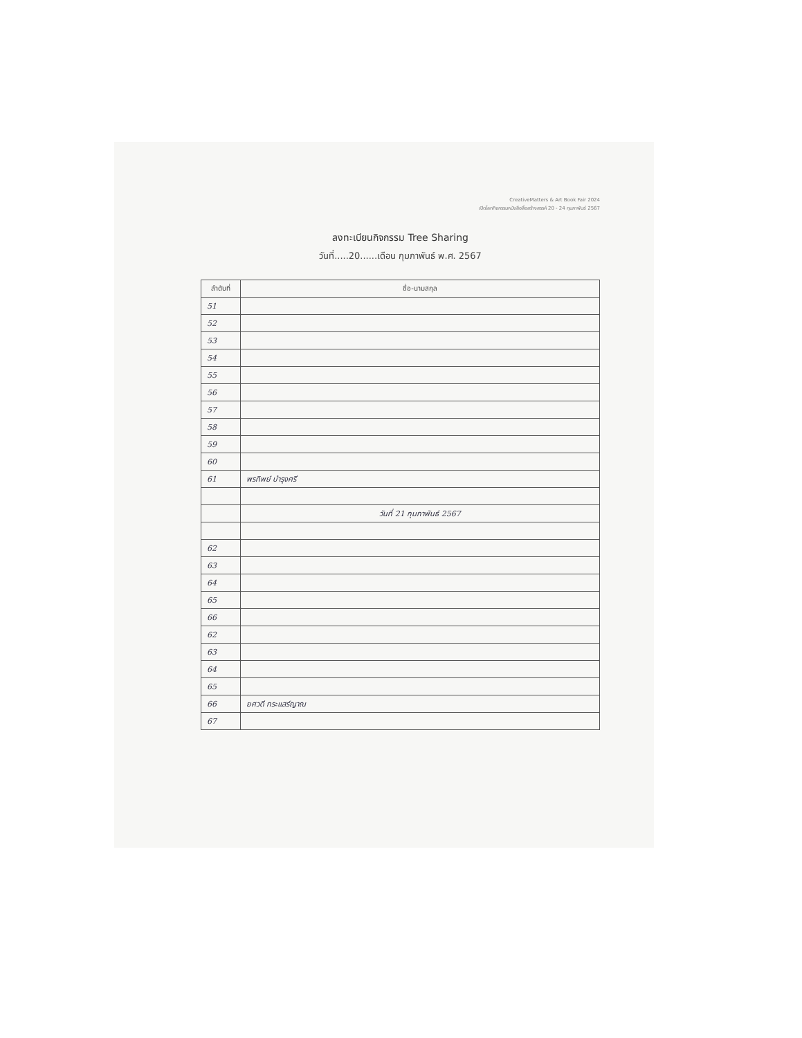CreativeMatters & Art Book Fair 2024
เปิดโลกกิจกรรมหนังสือสื่อสร้างสรรค์ 20 - 24 กุมภาพันธ์ 2567
ลงทะเบียนกิจกรรม Tree Sharing
วันที่.....20......เดือน กุมภาพันธ์ พ.ศ. 2567
| ลำดับที่ | ชื่อ-นามสกุล |
| --- | --- |
| 51 | |
| 52 | |
| 53 | |
| 54 | |
| 55 | |
| 56 | |
| 57 | |
| 58 | |
| 59 | |
| 60 | |
| 61 | พรทิพย์ บำรุงศรี |
| | วันที่ 21 กุมภาพันธ์ 2567 |
| 62 | |
| 63 | |
| 64 | |
| 65 | |
| 66 | |
| 62 | |
| 63 | |
| 64 | |
| 65 | |
| 66 | ยศวดี กระแสร์ญาณ |
| 67 | |